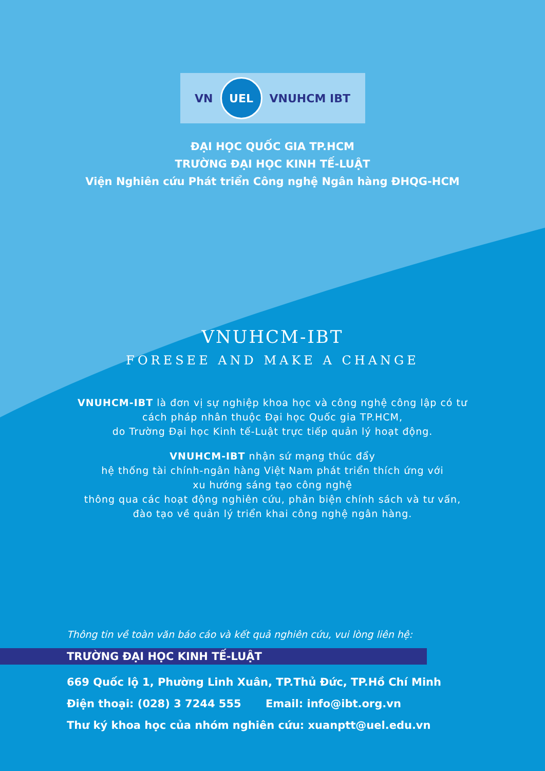VN
UEL
VNUHCM IBT
ĐẠI HỌC QUỐC GIA TP.HCM
TRƯỜNG ĐẠI HỌC KINH TẾ-LUẬT
Viện Nghiên cứu Phát triển Công nghệ Ngân hàng ĐHQG-HCM
VNUHCM-IBT
FORESEE AND MAKE A CHANGE
VNUHCM-IBT là đơn vị sự nghiệp khoa học và công nghệ công lập có tư cách pháp nhân thuộc Đại học Quốc gia TP.HCM,
do Trường Đại học Kinh tế-Luật trực tiếp quản lý hoạt động.
VNUHCM-IBT nhận sứ mạng thúc đẩy
hệ thống tài chính-ngân hàng Việt Nam phát triển thích ứng với
xu hướng sáng tạo công nghệ
thông qua các hoạt động nghiên cứu, phản biện chính sách và tư vấn,
đào tạo về quản lý triển khai công nghệ ngân hàng.
Thông tin về toàn văn báo cáo và kết quả nghiên cứu, vui lòng liên hệ:
TRƯỜNG ĐẠI HỌC KINH TẾ-LUẬT
669 Quốc lộ 1, Phường Linh Xuân, TP.Thủ Đức, TP.Hồ Chí Minh
Điện thoại: (028) 3 7244 555 Email: info@ibt.org.vn
Thư ký khoa học của nhóm nghiên cứu: xuanptt@uel.edu.vn